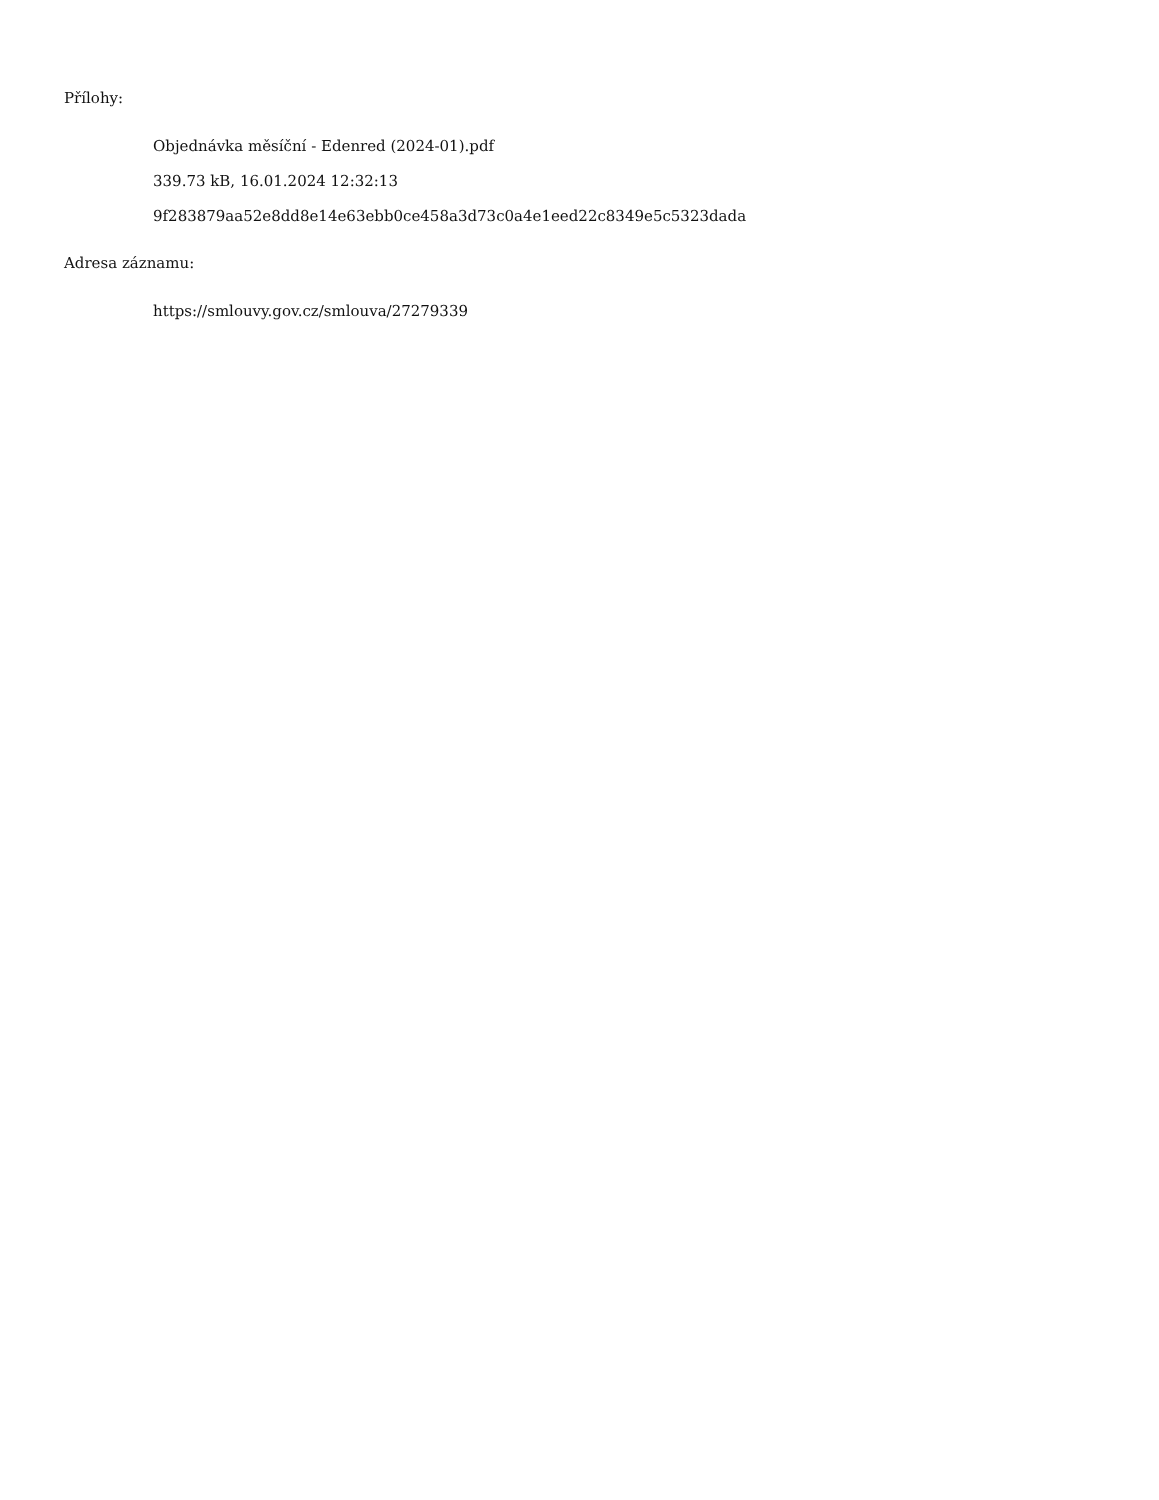Přílohy:
Objednávka měsíční - Edenred (2024-01).pdf
339.73 kB, 16.01.2024 12:32:13
9f283879aa52e8dd8e14e63ebb0ce458a3d73c0a4e1eed22c8349e5c5323dada
Adresa záznamu:
https://smlouvy.gov.cz/smlouva/27279339